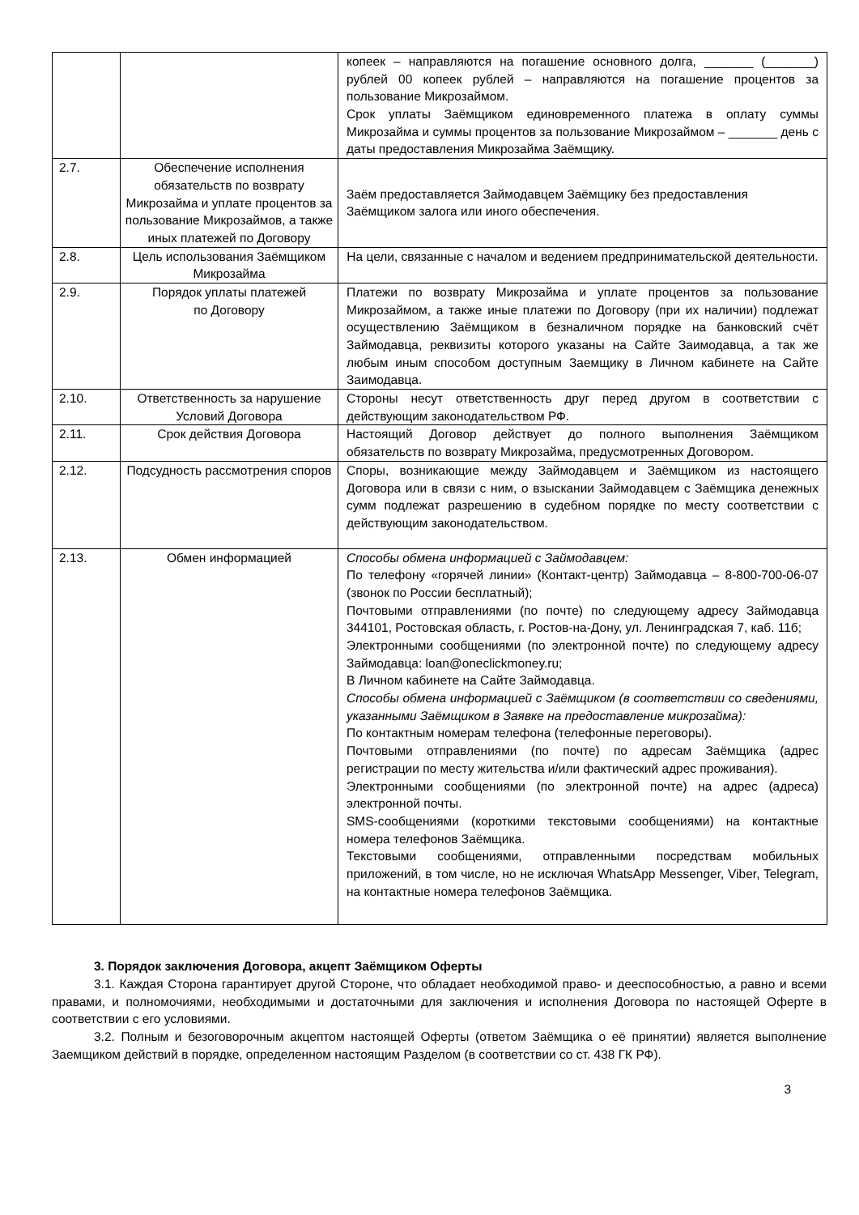| | | копеек – направляются на погашение основного долга, _______ (_______) рублей 00 копеек рублей – направляются на погашение процентов за пользование Микрозаймом. Срок уплаты Заёмщиком единовременного платежа в оплату суммы Микрозайма и суммы процентов за пользование Микрозаймом – _______ день с даты предоставления Микрозайма Заёмщику. |
| 2.7. | Обеспечение исполнения обязательств по возврату Микрозайма и уплате процентов за пользование Микрозаймов, а также иных платежей по Договору | Заём предоставляется Займодавцем Заёмщику без предоставления Заёмщиком залога или иного обеспечения. |
| 2.8. | Цель использования Заёмщиком Микрозайма | На цели, связанные с началом и ведением предпринимательской деятельности. |
| 2.9. | Порядок уплаты платежей по Договору | Платежи по возврату Микрозайма и уплате процентов за пользование Микрозаймом, а также иные платежи по Договору (при их наличии) подлежат осуществлению Заёмщиком в безналичном порядке на банковский счёт Займодавца, реквизиты которого указаны на Сайте Заимодавца, а так же любым иным способом доступным Заемщику в Личном кабинете на Сайте Заимодавца. |
| 2.10. | Ответственность за нарушение Условий Договора | Стороны несут ответственность друг перед другом в соответствии с действующим законодательством РФ. |
| 2.11. | Срок действия Договора | Настоящий Договор действует до полного выполнения Заёмщиком обязательств по возврату Микрозайма, предусмотренных Договором. |
| 2.12. | Подсудность рассмотрения споров | Споры, возникающие между Займодавцем и Заёмщиком из настоящего Договора или в связи с ним, о взыскании Займодавцем с Заёмщика денежных сумм подлежат разрешению в судебном порядке по месту соответствии с действующим законодательством. |
| 2.13. | Обмен информацией | Способы обмена информацией с Займодавцем: По телефону «горячей линии» (Контакт-центр) Займодавца – 8-800-700-06-07 (звонок по России бесплатный); Почтовыми отправлениями (по почте) по следующему адресу Займодавца 344101, Ростовская область, г. Ростов-на-Дону, ул. Ленинградская 7, каб. 11б; Электронными сообщениями (по электронной почте) по следующему адресу Займодавца: loan@oneclickmoney.ru; В Личном кабинете на Сайте Займодавца. Способы обмена информацией с Заёмщиком (в соответствии со сведениями, указанными Заёмщиком в Заявке на предоставление микрозайма): По контактным номерам телефона (телефонные переговоры). Почтовыми отправлениями (по почте) по адресам Заёмщика (адрес регистрации по месту жительства и/или фактический адрес проживания). Электронными сообщениями (по электронной почте) на адрес (адреса) электронной почты. SMS-сообщениями (короткими текстовыми сообщениями) на контактные номера телефонов Заёмщика. Текстовыми сообщениями, отправленными посредствам мобильных приложений, в том числе, но не исключая WhatsApp Messenger, Viber, Telegram, на контактные номера телефонов Заёмщика. |
3. Порядок заключения Договора, акцепт Заёмщиком Оферты
3.1. Каждая Сторона гарантирует другой Стороне, что обладает необходимой право- и дееспособностью, а равно и всеми правами, и полномочиями, необходимыми и достаточными для заключения и исполнения Договора по настоящей Оферте в соответствии с его условиями.
3.2. Полным и безоговорочным акцептом настоящей Оферты (ответом Заёмщика о её принятии) является выполнение Заемщиком действий в порядке, определенном настоящим Разделом (в соответствии со ст. 438 ГК РФ).
3